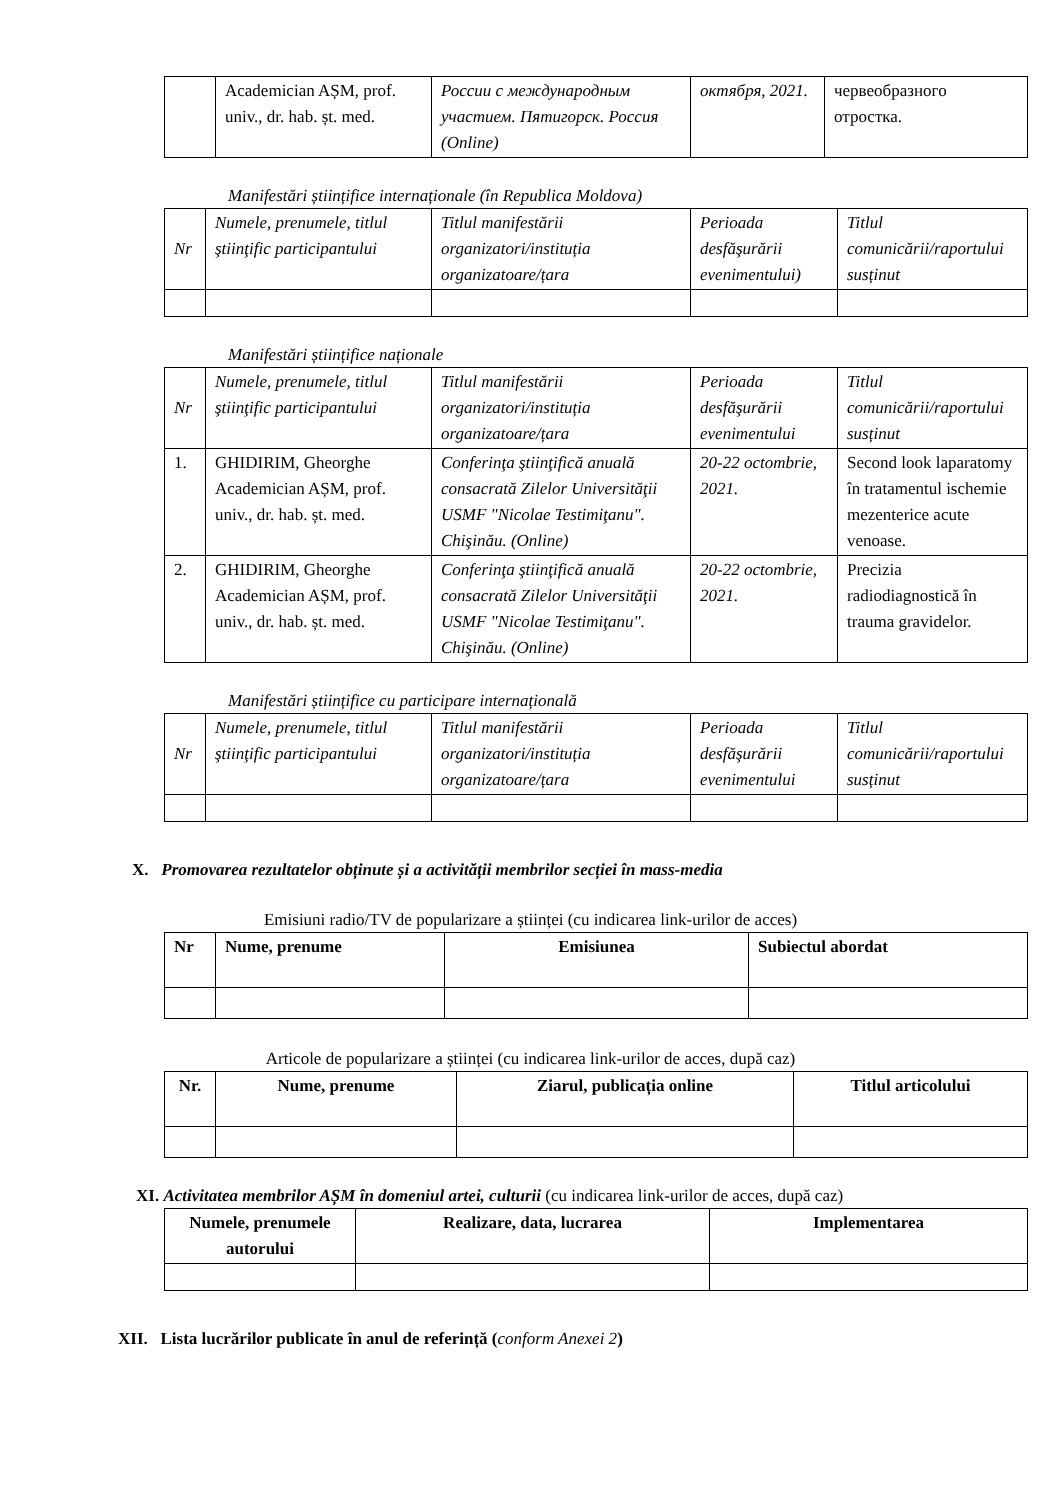| | Academician AȘM, prof. univ., dr. hab. șt. med. | России с международным участием. Пятигорск. Россия (Online) | октября, 2021. | червеобразного отростка. |
Manifestări științifice internaționale (în Republica Moldova)
| Nr | Numele, prenumele, titlul ştiinţific participantului | Titlul manifestării organizatori/instituția organizatoare/țara | Perioada desfăşurării evenimentului) | Titlul comunicării/raportului susținut |
| --- | --- | --- | --- | --- |
Manifestări științifice naționale
| Nr | Numele, prenumele, titlul ştiinţific participantului | Titlul manifestării organizatori/instituția organizatoare/țara | Perioada desfăşurării evenimentului | Titlul comunicării/raportului susținut |
| --- | --- | --- | --- | --- |
| 1. | GHIDIRIM, Gheorghe Academician AȘM, prof. univ., dr. hab. șt. med. | Conferinţa ştiinţifică anuală consacrată Zilelor Universităţii USMF "Nicolae Testimiţanu". Chişinău. (Online) | 20-22 octombrie, 2021. | Second look laparatomy în tratamentul ischemie mezenterice acute venoase. |
| 2. | GHIDIRIM, Gheorghe Academician AȘM, prof. univ., dr. hab. șt. med. | Conferinţa ştiinţifică anuală consacrată Zilelor Universităţii USMF "Nicolae Testimiţanu". Chişinău. (Online) | 20-22 octombrie, 2021. | Precizia radiodiagnostică în trauma gravidelor. |
Manifestări științifice cu participare internațională
| Nr | Numele, prenumele, titlul ştiinţific participantului | Titlul manifestării organizatori/instituția organizatoare/țara | Perioada desfăşurării evenimentului | Titlul comunicării/raportului susținut |
| --- | --- | --- | --- | --- |
X. Promovarea rezultatelor obținute și a activității membrilor secției în mass-media
Emisiuni radio/TV de popularizare a științei (cu indicarea link-urilor de acces)
| Nr | Nume, prenume | Emisiunea | Subiectul abordat |
| --- | --- | --- | --- |
Articole de popularizare a științei (cu indicarea link-urilor de acces, după caz)
| Nr. | Nume, prenume | Ziarul, publicația online | Titlul articolului |
| --- | --- | --- | --- |
XI. Activitatea membrilor AȘM în domeniul artei, culturii (cu indicarea link-urilor de acces, după caz)
| Numele, prenumele autorului | Realizare, data, lucrarea | Implementarea |
| --- | --- | --- |
XII. Lista lucrărilor publicate în anul de referință (conform Anexei 2)